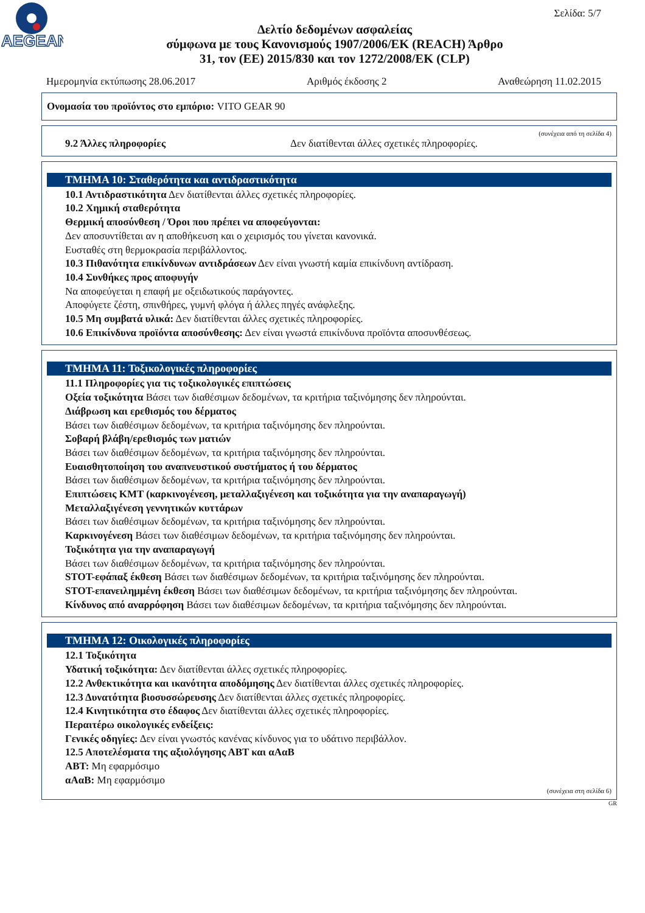AEGEAN
Σελίδα: 5/7
Δελτίο δεδομένων ασφαλείας
σύμφωνα με τους Κανονισμούς 1907/2006/ΕΚ (REACH) Άρθρο
31, τον (ΕΕ) 2015/830 και τον 1272/2008/ΕΚ (CLP)
Ημερομηνία εκτύπωσης 28.06.2017 Αριθμός έκδοσης 2 Αναθεώρηση 11.02.2015
Ονομασία του προϊόντος στο εμπόριο: VITO GEAR 90
(συνέχεια από τη σελίδα 4)
9.2 Άλλες πληροφορίες Δεν διατίθενται άλλες σχετικές πληροφορίες.
ΤΜΗΜΑ 10: Σταθερότητα και αντιδραστικότητα
10.1 Αντιδραστικότητα Δεν διατίθενται άλλες σχετικές πληροφορίες.
10.2 Χημική σταθερότητα
Θερμική αποσύνθεση / Όροι που πρέπει να αποφεύγονται:
Δεν αποσυντίθεται αν η αποθήκευση και ο χειρισμός του γίνεται κανονικά.
Ευσταθές στη θερμοκρασία περιβάλλοντος.
10.3 Πιθανότητα επικίνδυνων αντιδράσεων Δεν είναι γνωστή καμία επικίνδυνη αντίδραση.
10.4 Συνθήκες προς αποφυγήν
Να αποφεύγεται η επαφή με οξειδωτικούς παράγοντες.
Αποφύγετε ζέστη, σπινθήρες, γυμνή φλόγα ή άλλες πηγές ανάφλεξης.
10.5 Μη συμβατά υλικά: Δεν διατίθενται άλλες σχετικές πληροφορίες.
10.6 Επικίνδυνα προϊόντα αποσύνθεσης: Δεν είναι γνωστά επικίνδυνα προϊόντα αποσυνθέσεως.
ΤΜΗΜΑ 11: Τοξικολογικές πληροφορίες
11.1 Πληροφορίες για τις τοξικολογικές επιπτώσεις
Οξεία τοξικότητα Βάσει των διαθέσιμων δεδομένων, τα κριτήρια ταξινόμησης δεν πληρούνται.
Διάβρωση και ερεθισμός του δέρματος
Βάσει των διαθέσιμων δεδομένων, τα κριτήρια ταξινόμησης δεν πληρούνται.
Σοβαρή βλάβη/ερεθισμός των ματιών
Βάσει των διαθέσιμων δεδομένων, τα κριτήρια ταξινόμησης δεν πληρούνται.
Ευαισθητοποίηση του αναπνευστικού συστήματος ή του δέρματος
Βάσει των διαθέσιμων δεδομένων, τα κριτήρια ταξινόμησης δεν πληρούνται.
Επιπτώσεις ΚΜΤ (καρκινογένεση, μεταλλαξιγένεση και τοξικότητα για την αναπαραγωγή)
Μεταλλαξιγένεση γεννητικών κυττάρων
Βάσει των διαθέσιμων δεδομένων, τα κριτήρια ταξινόμησης δεν πληρούνται.
Καρκινογένεση Βάσει των διαθέσιμων δεδομένων, τα κριτήρια ταξινόμησης δεν πληρούνται.
Τοξικότητα για την αναπαραγωγή
Βάσει των διαθέσιμων δεδομένων, τα κριτήρια ταξινόμησης δεν πληρούνται.
STOT-εφάπαξ έκθεση Βάσει των διαθέσιμων δεδομένων, τα κριτήρια ταξινόμησης δεν πληρούνται.
STOT-επανειλημμένη έκθεση Βάσει των διαθέσιμων δεδομένων, τα κριτήρια ταξινόμησης δεν πληρούνται.
Κίνδυνος από αναρρόφηση Βάσει των διαθέσιμων δεδομένων, τα κριτήρια ταξινόμησης δεν πληρούνται.
ΤΜΗΜΑ 12: Οικολογικές πληροφορίες
12.1 Τοξικότητα
Υδατική τοξικότητα: Δεν διατίθενται άλλες σχετικές πληροφορίες.
12.2 Ανθεκτικότητα και ικανότητα αποδόμησης Δεν διατίθενται άλλες σχετικές πληροφορίες.
12.3 Δυνατότητα βιοσυσσώρευσης Δεν διατίθενται άλλες σχετικές πληροφορίες.
12.4 Κινητικότητα στο έδαφος Δεν διατίθενται άλλες σχετικές πληροφορίες.
Περαιτέρω οικολογικές ενδείξεις:
Γενικές οδηγίες: Δεν είναι γνωστός κανένας κίνδυνος για το υδάτινο περιβάλλον.
12.5 Αποτελέσματα της αξιολόγησης ΑΒΤ και αΑαΒ
ΑΒΤ: Μη εφαρμόσιμο
αΑαΒ: Μη εφαρμόσιμο
(συνέχεια στη σελίδα 6)
GR